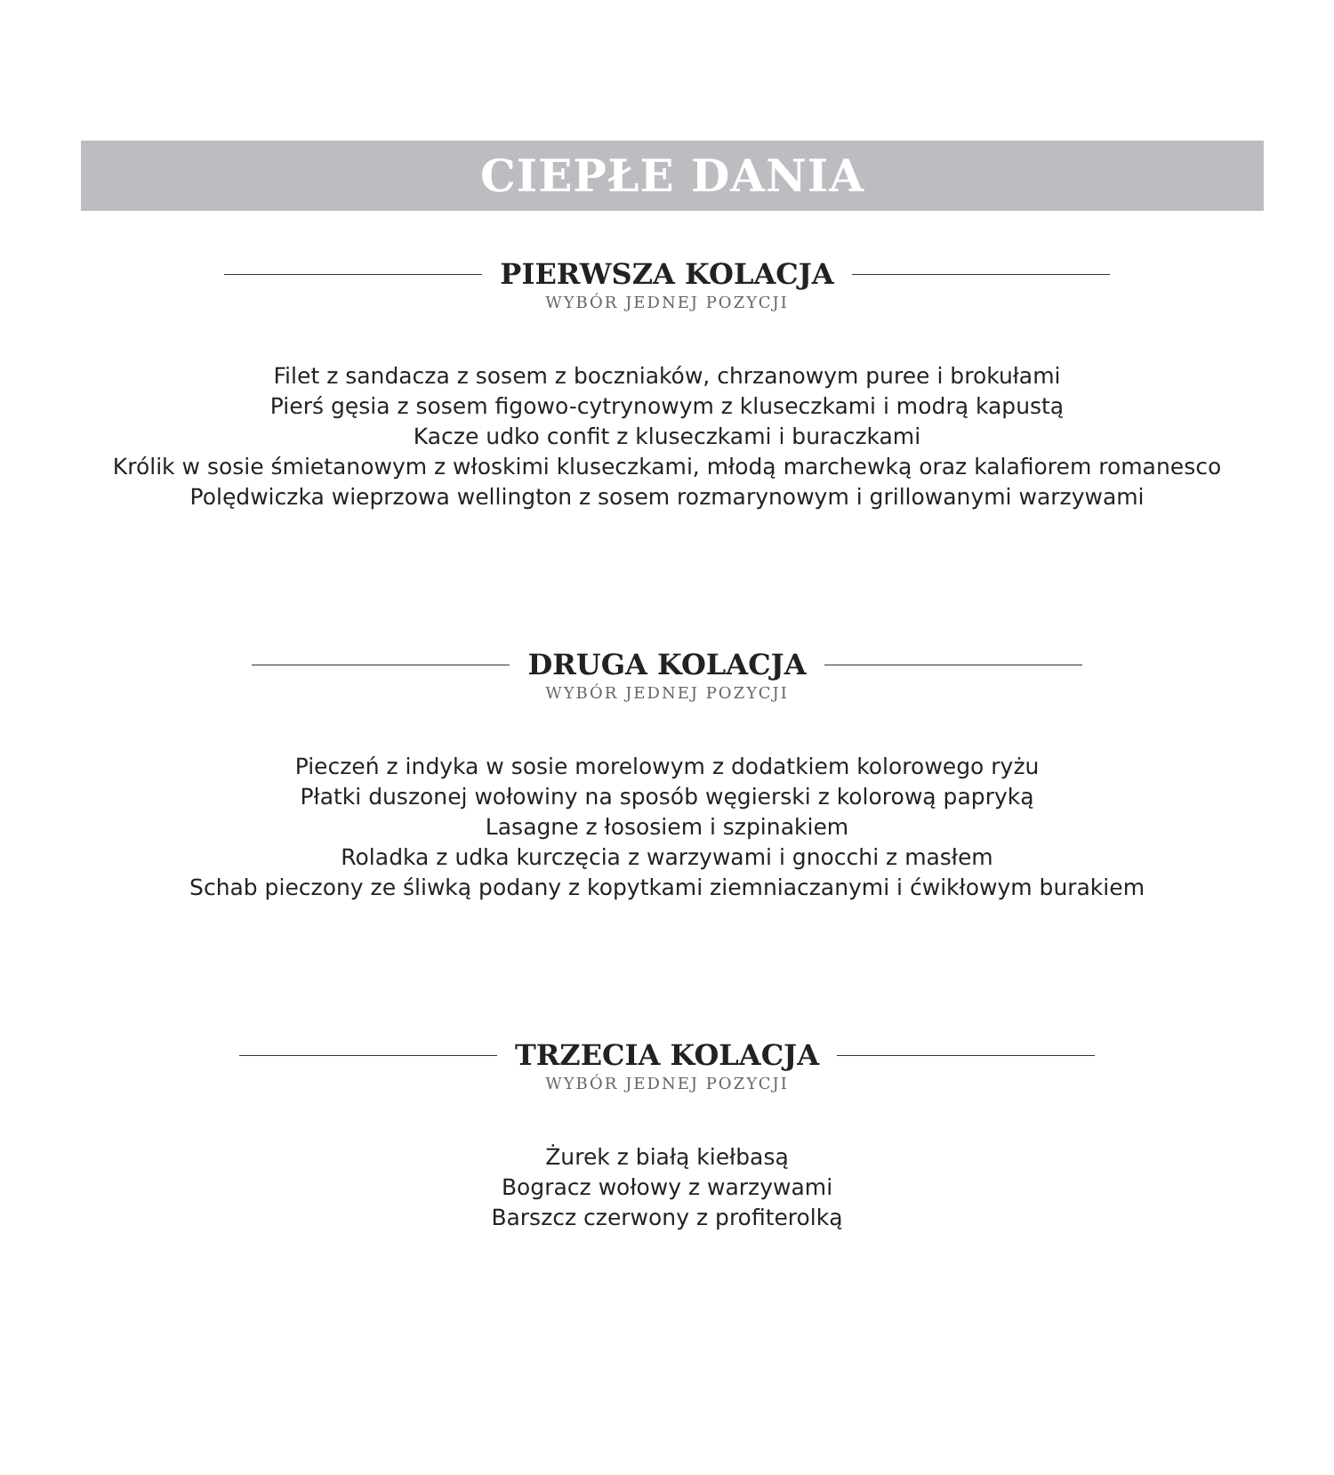CIEPŁE DANIA
PIERWSZA KOLACJA
WYBÓR JEDNEJ POZYCJI
Filet z sandacza z sosem z boczniaków, chrzanowym puree i brokułami
Pierś gęsia z sosem figowo-cytrynowym z kluseczkami i modrą kapustą
Kacze udko confit z kluseczkami i buraczkami
Królik w sosie śmietanowym z włoskimi kluseczkami, młodą marchewką oraz kalafiorem romanesco
Polędwiczka wieprzowa wellington z sosem rozmarynowym i grillowanymi warzywami
DRUGA KOLACJA
WYBÓR JEDNEJ POZYCJI
Pieczeń z indyka w sosie morelowym z dodatkiem kolorowego ryżu
Płatki duszonej wołowiny na sposób węgierski z kolorową papryką
Lasagne z łososiem i szpinakiem
Roladka z udka kurczęcia z warzywami i gnocchi z masłem
Schab pieczony ze śliwką podany z kopytkami ziemniaczanymi i ćwikłowym burakiem
TRZECIA KOLACJA
WYBÓR JEDNEJ POZYCJI
Żurek z białą kiełbasą
Bogracz wołowy z warzywami
Barszcz czerwony z profiterolką